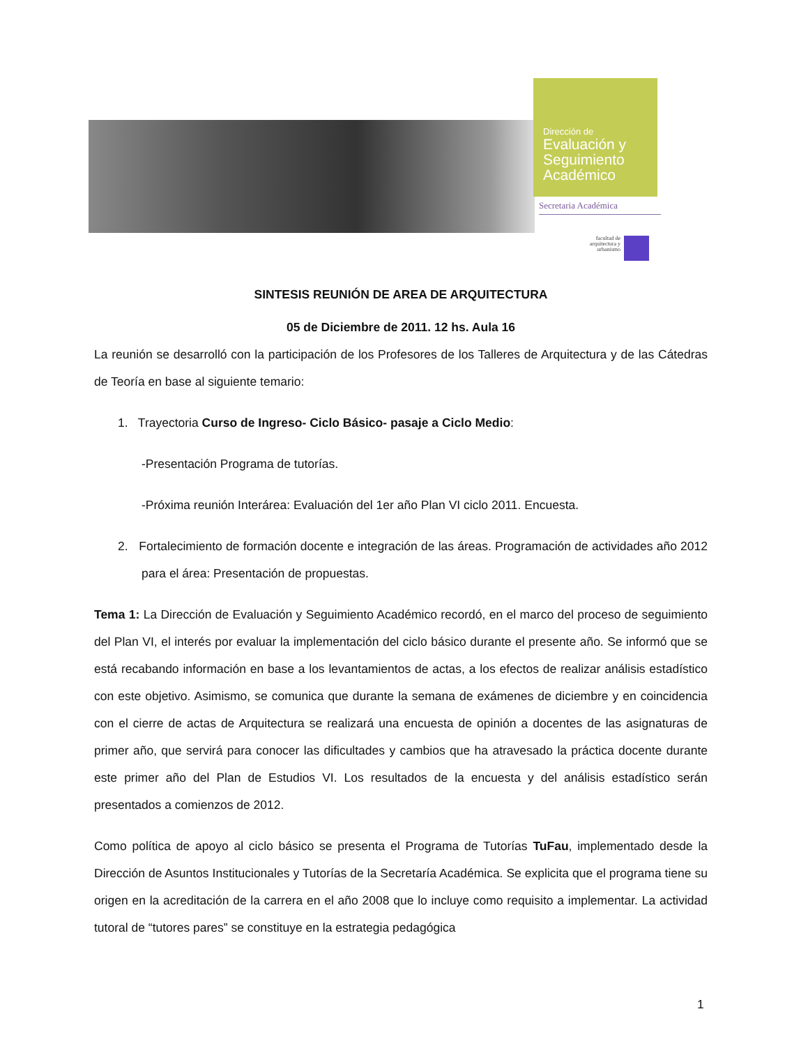Dirección de
Evaluación y Seguimiento Académico
Secretaria Académica
facultad de arquitectura y urbanismo
SINTESIS REUNIÓN DE AREA DE ARQUITECTURA
05 de Diciembre de 2011. 12 hs. Aula 16
La reunión se desarrolló con la participación de los Profesores de los Talleres de Arquitectura y de las Cátedras de Teoría en base al siguiente temario:
1. Trayectoria Curso de Ingreso- Ciclo Básico- pasaje a Ciclo Medio:
-Presentación Programa de tutorías.
-Próxima reunión Interárea: Evaluación del 1er año Plan VI ciclo 2011. Encuesta.
2. Fortalecimiento de formación docente e integración de las áreas. Programación de actividades año 2012 para el área: Presentación de propuestas.
Tema 1: La Dirección de Evaluación y Seguimiento Académico recordó, en el marco del proceso de seguimiento del Plan VI, el interés por evaluar la implementación del ciclo básico durante el presente año. Se informó que se está recabando información en base a los levantamientos de actas, a los efectos de realizar análisis estadístico con este objetivo. Asimismo, se comunica que durante la semana de exámenes de diciembre y en coincidencia con el cierre de actas de Arquitectura se realizará una encuesta de opinión a docentes de las asignaturas de primer año, que servirá para conocer las dificultades y cambios que ha atravesado la práctica docente durante este primer año del Plan de Estudios VI. Los resultados de la encuesta y del análisis estadístico serán presentados a comienzos de 2012.
Como política de apoyo al ciclo básico se presenta el Programa de Tutorías TuFau, implementado desde la Dirección de Asuntos Institucionales y Tutorías de la Secretaría Académica. Se explicita que el programa tiene su origen en la acreditación de la carrera en el año 2008 que lo incluye como requisito a implementar. La actividad tutoral de “tutores pares” se constituye en la estrategia pedagógica
1